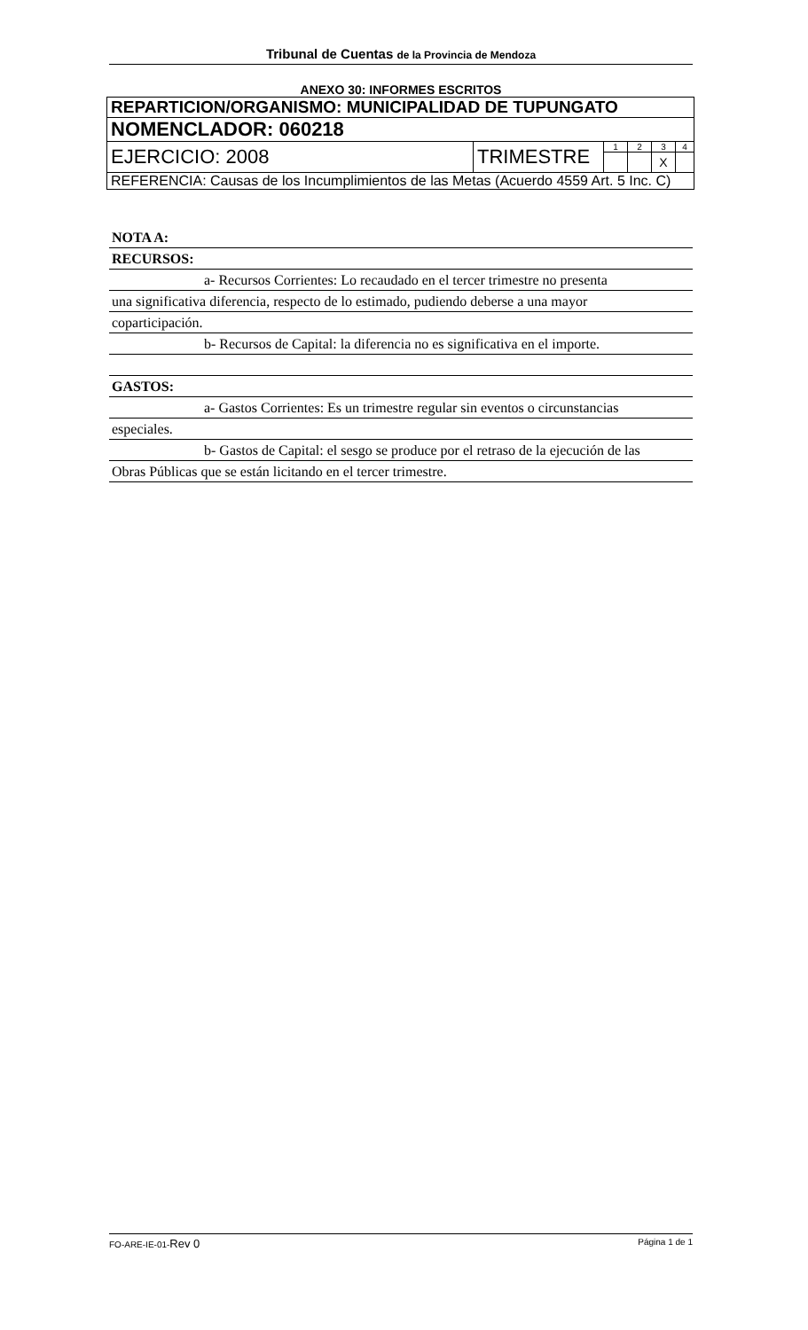Tribunal de Cuentas de la Provincia de Mendoza
ANEXO 30: INFORMES ESCRITOS
| REPARTICION/ORGANISMO: MUNICIPALIDAD DE TUPUNGATO | | | | | |
| NOMENCLADOR: 060218 | | | | | |
| EJERCICIO: 2008 | TRIMESTRE | 1 | 2 | 3 | 4 |
| | | | | X | |
| REFERENCIA: Causas de los Incumplimientos de las Metas (Acuerdo 4559 Art. 5 Inc. C) | | | | | |
NOTA A:
RECURSOS:
a- Recursos Corrientes: Lo recaudado en el tercer trimestre no presenta
una significativa diferencia, respecto de lo estimado, pudiendo deberse a una mayor
coparticipación.
b- Recursos de Capital: la diferencia no es significativa en el importe.
GASTOS:
a- Gastos Corrientes: Es un trimestre regular sin eventos o circunstancias
especiales.
b- Gastos de Capital: el sesgo se produce por el retraso de la ejecución de las
Obras Públicas que se están licitando en el tercer trimestre.
FO-ARE-IE-01-Rev 0 Página 1 de 1